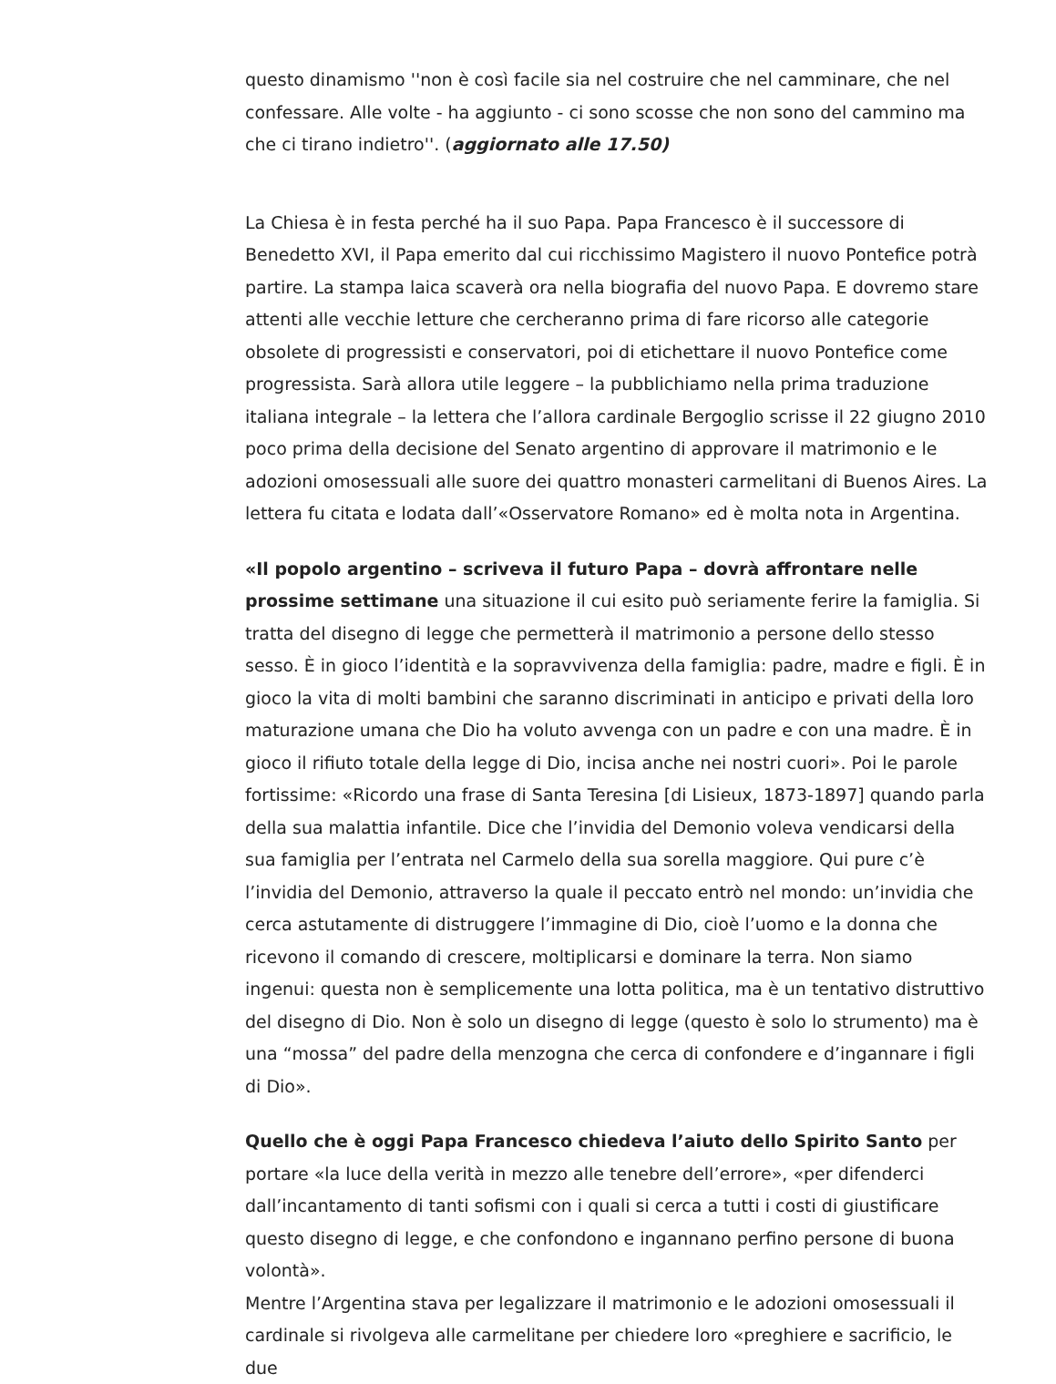questo dinamismo ''non è così facile sia nel costruire che nel camminare, che nel confessare. Alle volte - ha aggiunto - ci sono scosse che non sono del cammino ma che ci tirano indietro''. (aggiornato alle 17.50)
La Chiesa è in festa perché ha il suo Papa. Papa Francesco è il successore di Benedetto XVI, il Papa emerito dal cui ricchissimo Magistero il nuovo Pontefice potrà partire. La stampa laica scaverà ora nella biografia del nuovo Papa. E dovremo stare attenti alle vecchie letture che cercheranno prima di fare ricorso alle categorie obsolete di progressisti e conservatori, poi di etichettare il nuovo Pontefice come progressista. Sarà allora utile leggere – la pubblichiamo nella prima traduzione italiana integrale – la lettera che l’allora cardinale Bergoglio scrisse il 22 giugno 2010 poco prima della decisione del Senato argentino di approvare il matrimonio e le adozioni omosessuali alle suore dei quattro monasteri carmelitani di Buenos Aires. La lettera fu citata e lodata dall’«Osservatore Romano» ed è molta nota in Argentina.
«Il popolo argentino – scriveva il futuro Papa – dovrà affrontare nelle prossime settimane una situazione il cui esito può seriamente ferire la famiglia. Si tratta del disegno di legge che permetterà il matrimonio a persone dello stesso sesso. È in gioco l’identità e la sopravvivenza della famiglia: padre, madre e figli. È in gioco la vita di molti bambini che saranno discriminati in anticipo e privati della loro maturazione umana che Dio ha voluto avvenga con un padre e con una madre. È in gioco il rifiuto totale della legge di Dio, incisa anche nei nostri cuori». Poi le parole fortissime: «Ricordo una frase di Santa Teresina [di Lisieux, 1873-1897] quando parla della sua malattia infantile. Dice che l’invidia del Demonio voleva vendicarsi della sua famiglia per l’entrata nel Carmelo della sua sorella maggiore. Qui pure c’è l’invidia del Demonio, attraverso la quale il peccato entrò nel mondo: un’invidia che cerca astutamente di distruggere l’immagine di Dio, cioè l’uomo e la donna che ricevono il comando di crescere, moltiplicarsi e dominare la terra. Non siamo ingenui: questa non è semplicemente una lotta politica, ma è un tentativo distruttivo del disegno di Dio. Non è solo un disegno di legge (questo è solo lo strumento) ma è una “mossa” del padre della menzogna che cerca di confondere e d’ingannare i figli di Dio».
Quello che è oggi Papa Francesco chiedeva l’aiuto dello Spirito Santo per portare «la luce della verità in mezzo alle tenebre dell’errore», «per difenderci dall’incantamento di tanti sofismi con i quali si cerca a tutti i costi di giustificare questo disegno di legge, e che confondono e ingannano perfino persone di buona volontà».
Mentre l’Argentina stava per legalizzare il matrimonio e le adozioni omosessuali il cardinale si rivolgeva alle carmelitane per chiedere loro «preghiere e sacrificio, le due